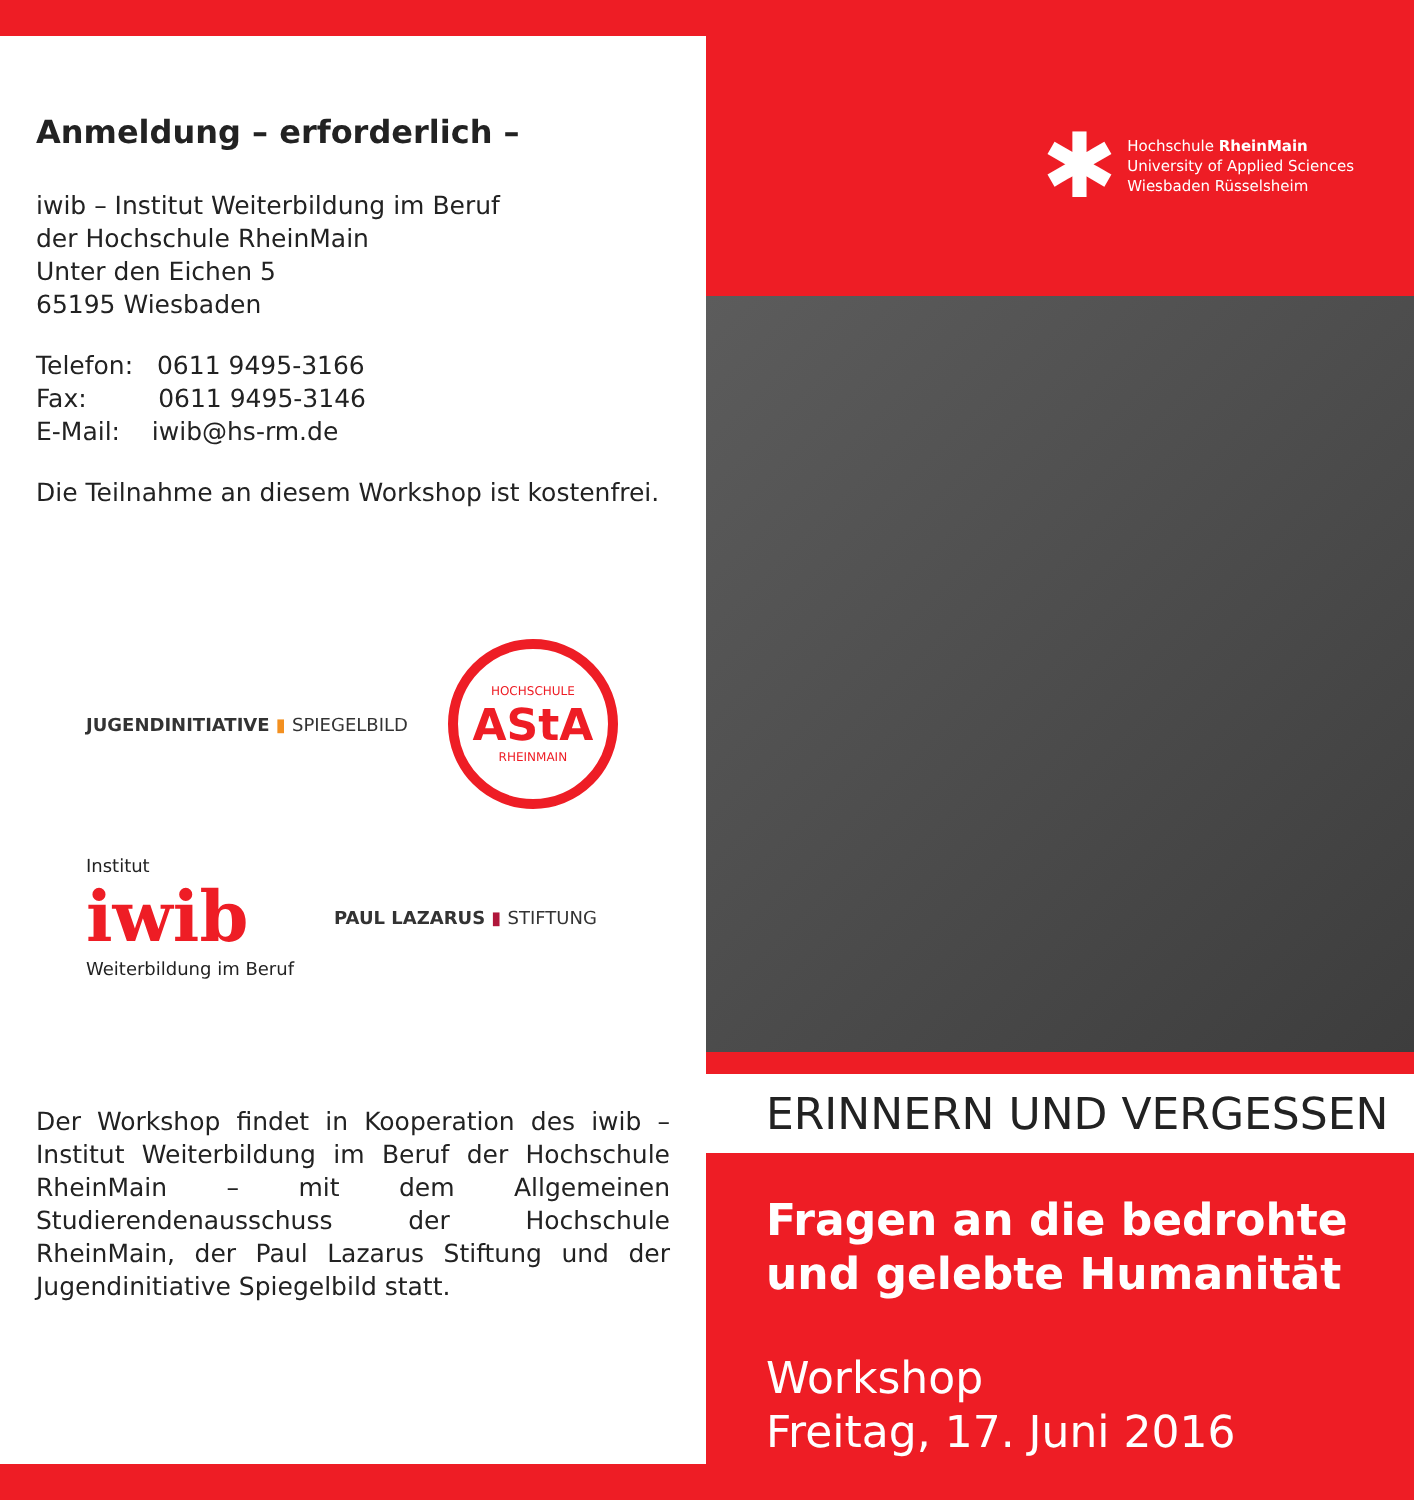Anmeldung – erforderlich –
iwib – Institut Weiterbildung im Beruf
der Hochschule RheinMain
Unter den Eichen 5
65195 Wiesbaden
Telefon: 0611 9495-3166
Fax: 0611 9495-3146
E-Mail: iwib@hs-rm.de
Die Teilnahme an diesem Workshop ist kostenfrei.
JUGENDINITIATIVE ▮ SPIEGELBILD
HOCHSCHULE
AStA
RHEINMAIN
Institut
iwib
Weiterbildung im Beruf
PAUL LAZARUS ▮ STIFTUNG
Der Workshop findet in Kooperation des iwib – Institut Weiterbildung im Beruf der Hochschule RheinMain – mit dem Allgemeinen Studierendenausschuss der Hochschule RheinMain, der Paul Lazarus Stiftung und der Jugendinitiative Spiegelbild statt.
✱
Hochschule RheinMain
University of Applied Sciences
Wiesbaden Rüsselsheim
ERINNERN UND VERGESSEN
Fragen an die bedrohte und gelebte Humanität
Workshop
Freitag, 17. Juni 2016